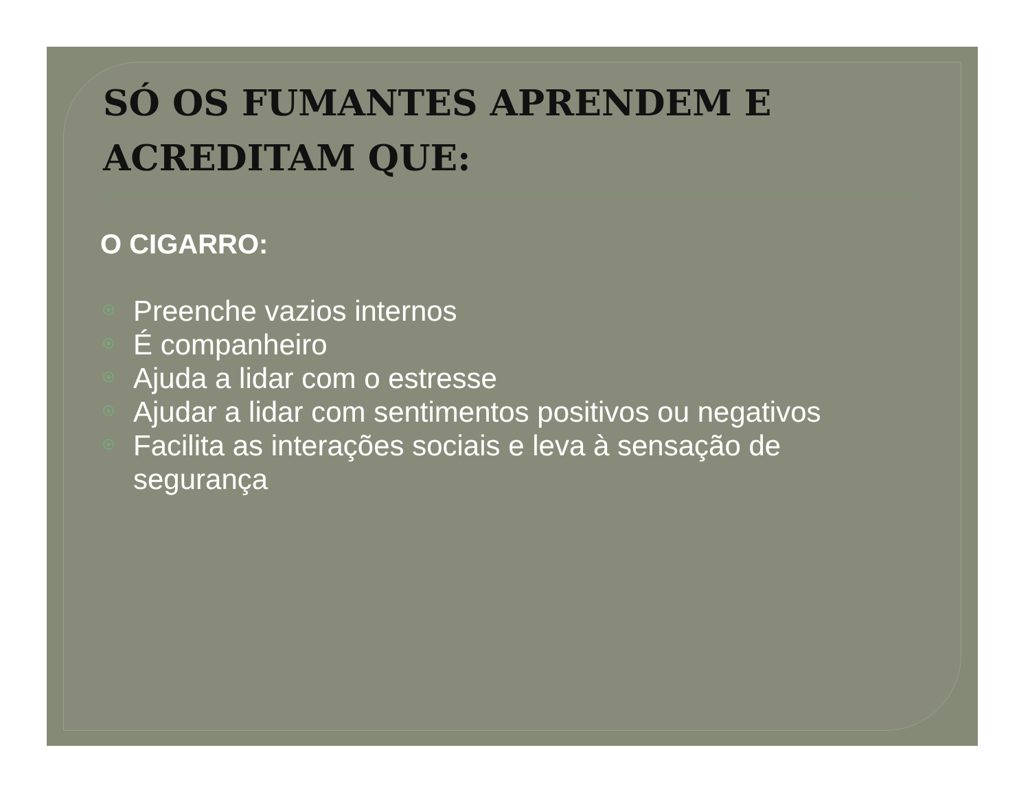SÓ OS FUMANTES APRENDEM E ACREDITAM QUE:
O CIGARRO:
Preenche vazios internos
É companheiro
Ajuda a lidar com o estresse
Ajudar a lidar com sentimentos positivos ou negativos
Facilita as interações sociais e leva à sensação de segurança